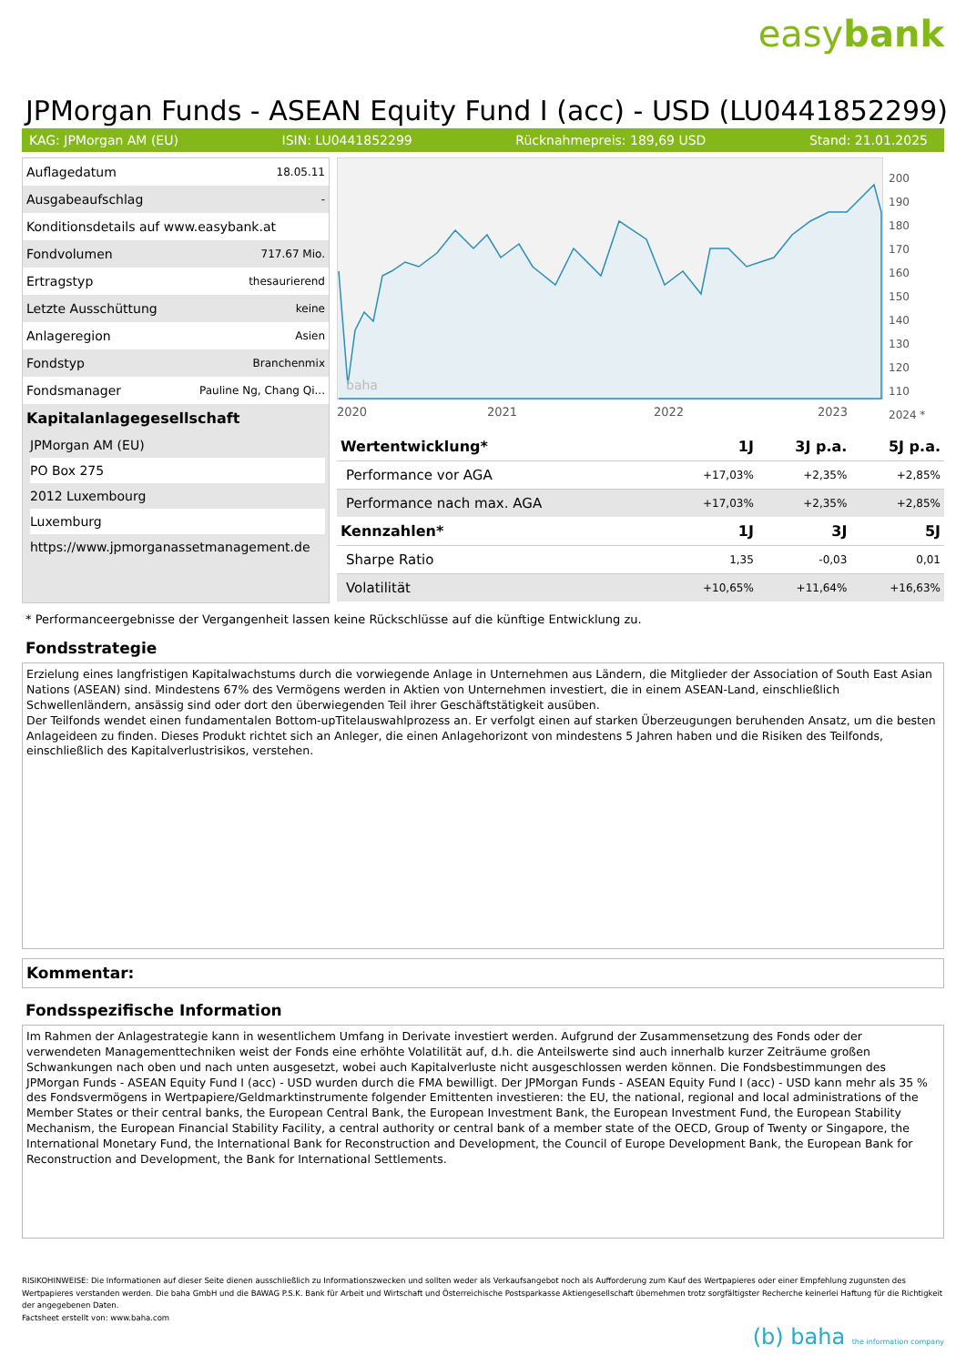easybank
JPMorgan Funds - ASEAN Equity Fund I (acc) - USD (LU0441852299)
KAG: JPMorgan AM (EU) ISIN: LU0441852299 Rücknahmepreis: 189,69 USD Stand: 21.01.2025
| Auflagedatum | 18.05.11 |
| Ausgabeaufschlag | - |
| Konditionsdetails auf www.easybank.at | |
| Fondvolumen | 717.67 Mio. |
| Ertragstyp | thesaurierend |
| Letzte Ausschüttung | keine |
| Anlageregion | Asien |
| Fondstyp | Branchenmix |
| Fondsmanager | Pauline Ng, Chang Qi... |
Kapitalanlagegesellschaft
JPMorgan AM (EU)
PO Box 275
2012 Luxembourg
Luxemburg
https://www.jpmorganassetmanagement.de
baha
2020
2021
2022
2023
200
190
180
170
160
150
140
130
120
110
2024 *
| Wertentwicklung* | 1J | 3J p.a. | 5J p.a. |
| --- | --- | --- | --- |
| Performance vor AGA | +17,03% | +2,35% | +2,85% |
| Performance nach max. AGA | +17,03% | +2,35% | +2,85% |
| Kennzahlen* | 1J | 3J | 5J |
| Sharpe Ratio | 1,35 | -0,03 | 0,01 |
| Volatilität | +10,65% | +11,64% | +16,63% |
* Performanceergebnisse der Vergangenheit lassen keine Rückschlüsse auf die künftige Entwicklung zu.
Fondsstrategie
Erzielung eines langfristigen Kapitalwachstums durch die vorwiegende Anlage in Unternehmen aus Ländern, die Mitglieder der Association of South East Asian Nations (ASEAN) sind. Mindestens 67% des Vermögens werden in Aktien von Unternehmen investiert, die in einem ASEAN-Land, einschließlich Schwellenländern, ansässig sind oder dort den überwiegenden Teil ihrer Geschäftstätigkeit ausüben.
Der Teilfonds wendet einen fundamentalen Bottom-upTitelauswahlprozess an. Er verfolgt einen auf starken Überzeugungen beruhenden Ansatz, um die besten Anlageideen zu finden. Dieses Produkt richtet sich an Anleger, die einen Anlagehorizont von mindestens 5 Jahren haben und die Risiken des Teilfonds, einschließlich des Kapitalverlustrisikos, verstehen.
Kommentar:
Fondsspezifische Information
Im Rahmen der Anlagestrategie kann in wesentlichem Umfang in Derivate investiert werden. Aufgrund der Zusammensetzung des Fonds oder der verwendeten Managementtechniken weist der Fonds eine erhöhte Volatilität auf, d.h. die Anteilswerte sind auch innerhalb kurzer Zeiträume großen Schwankungen nach oben und nach unten ausgesetzt, wobei auch Kapitalverluste nicht ausgeschlossen werden können. Die Fondsbestimmungen des JPMorgan Funds - ASEAN Equity Fund I (acc) - USD wurden durch die FMA bewilligt. Der JPMorgan Funds - ASEAN Equity Fund I (acc) - USD kann mehr als 35 % des Fondsvermögens in Wertpapiere/Geldmarktinstrumente folgender Emittenten investieren: the EU, the national, regional and local administrations of the Member States or their central banks, the European Central Bank, the European Investment Bank, the European Investment Fund, the European Stability Mechanism, the European Financial Stability Facility, a central authority or central bank of a member state of the OECD, Group of Twenty or Singapore, the International Monetary Fund, the International Bank for Reconstruction and Development, the Council of Europe Development Bank, the European Bank for Reconstruction and Development, the Bank for International Settlements.
RISIKOHINWEISE: Die Informationen auf dieser Seite dienen ausschließlich zu Informationszwecken und sollten weder als Verkaufsangebot noch als Aufforderung zum Kauf des Wertpapieres oder einer Empfehlung zugunsten des Wertpapieres verstanden werden. Die baha GmbH und die BAWAG P.S.K. Bank für Arbeit und Wirtschaft und Österreichische Postsparkasse Aktiengesellschaft übernehmen trotz sorgfältigster Recherche keinerlei Haftung für die Richtigkeit der angegebenen Daten.
Factsheet erstellt von: www.baha.com
(b) baha the information company